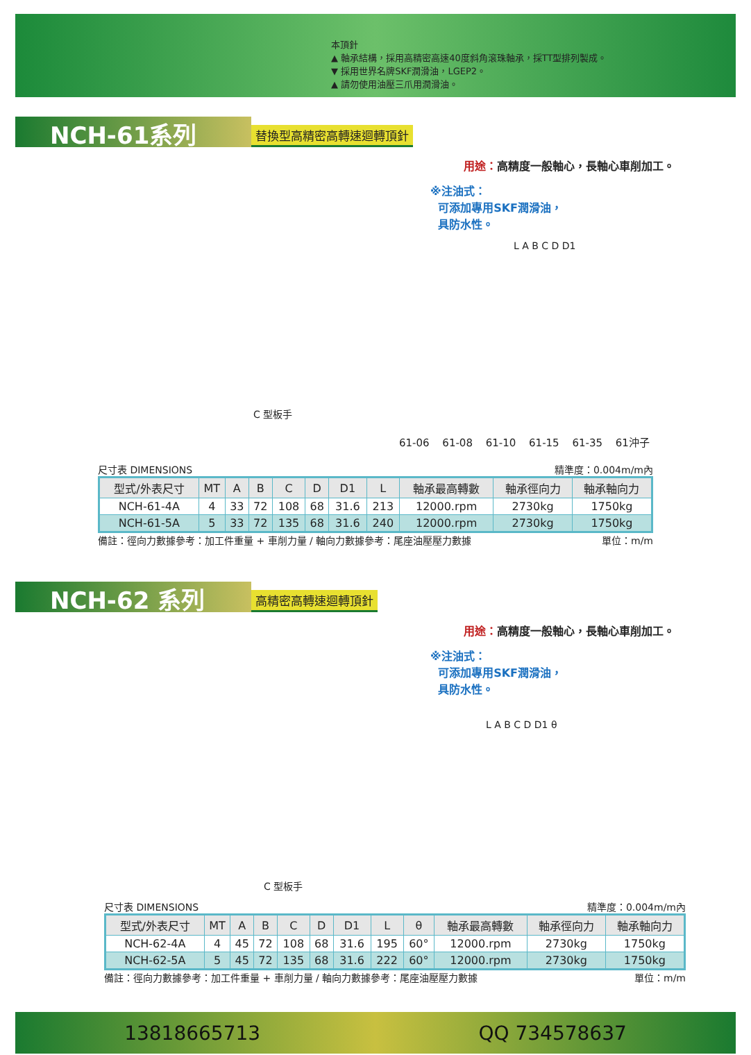本頂針
▲ 軸承結構，採用高精密高速40度斜角滾珠軸承，採TT型排列製成。
▼ 採用世界名牌SKF潤滑油，LGEP2。
▲ 請勿使用油壓三爪用潤滑油。
NCH-61系列 替換型高精密高轉速迴轉頂針
用途：高精度一般軸心，長軸心車削加工。
※注油式：
可添加專用SKF潤滑油，
具防水性。
L A B C D D1
C 型板手
61-06 61-08 61-10 61-15 61-35 61沖子
尺寸表 DIMENSIONS 精準度：0.004m/m內
| 型式/外表尺寸 | MT | A | B | C | D | D1 | L | 軸承最高轉數 | 軸承徑向力 | 軸承軸向力 |
| --- | --- | --- | --- | --- | --- | --- | --- | --- | --- | --- |
| NCH-61-4A | 4 | 33 | 72 | 108 | 68 | 31.6 | 213 | 12000.rpm | 2730kg | 1750kg |
| NCH-61-5A | 5 | 33 | 72 | 135 | 68 | 31.6 | 240 | 12000.rpm | 2730kg | 1750kg |
備註：徑向力數據參考：加工件重量 + 車削力量 / 軸向力數據參考：尾座油壓壓力數據 單位：m/m
NCH-62 系列 高精密高轉速迴轉頂針
用途：高精度一般軸心，長軸心車削加工。
※注油式：
可添加專用SKF潤滑油，
具防水性。
L A B C D D1 θ
C 型板手
尺寸表 DIMENSIONS 精準度：0.004m/m內
| 型式/外表尺寸 | MT | A | B | C | D | D1 | L | θ | 軸承最高轉數 | 軸承徑向力 | 軸承軸向力 |
| --- | --- | --- | --- | --- | --- | --- | --- | --- | --- | --- | --- |
| NCH-62-4A | 4 | 45 | 72 | 108 | 68 | 31.6 | 195 | 60° | 12000.rpm | 2730kg | 1750kg |
| NCH-62-5A | 5 | 45 | 72 | 135 | 68 | 31.6 | 222 | 60° | 12000.rpm | 2730kg | 1750kg |
備註：徑向力數據參考：加工件重量 + 車削力量 / 軸向力數據參考：尾座油壓壓力數據 單位：m/m
13818665713 QQ 734578637